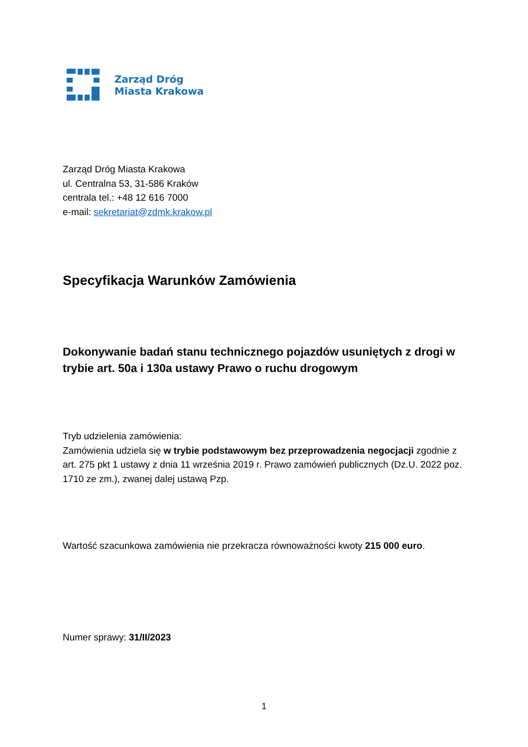Zarząd Dróg
Miasta Krakowa
Zarząd Dróg Miasta Krakowa
ul. Centralna 53, 31-586 Kraków
centrala tel.: +48 12 616 7000
e-mail: sekretariat@zdmk.krakow.pl
Specyfikacja Warunków Zamówienia
Dokonywanie badań stanu technicznego pojazdów usuniętych z drogi w trybie art. 50a i 130a ustawy Prawo o ruchu drogowym
Tryb udzielenia zamówienia:
Zamówienia udziela się w trybie podstawowym bez przeprowadzenia negocjacji zgodnie z art. 275 pkt 1 ustawy z dnia 11 września 2019 r. Prawo zamówień publicznych (Dz.U. 2022 poz. 1710 ze zm.), zwanej dalej ustawą Pzp.
Wartość szacunkowa zamówienia nie przekracza równoważności kwoty 215 000 euro.
Numer sprawy: 31/II/2023
1